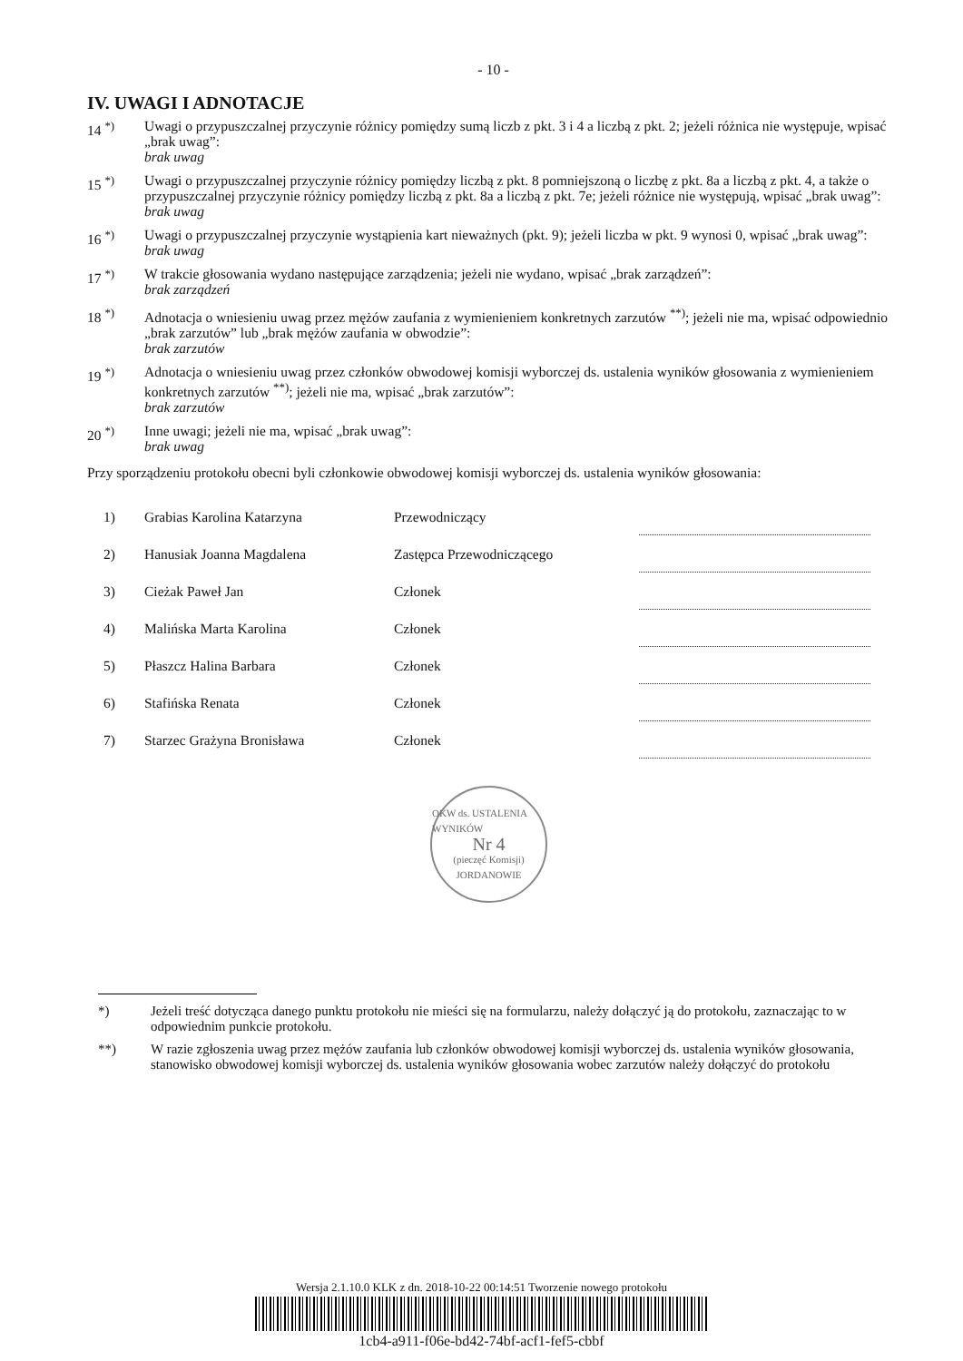- 10 -
IV. UWAGI I ADNOTACJE
14 <sup>*)</sup> Uwagi o przypuszczalnej przyczynie różnicy pomiędzy sumą liczb z pkt. 3 i 4 a liczbą z pkt. 2; jeżeli różnica nie występuje, wpisać „brak uwag”:
brak uwag
15 <sup>*)</sup> Uwagi o przypuszczalnej przyczynie różnicy pomiędzy liczbą z pkt. 8 pomniejszoną o liczbę z pkt. 8a a liczbą z pkt. 4, a także o przypuszczalnej przyczynie różnicy pomiędzy liczbą z pkt. 8a a liczbą z pkt. 7e; jeżeli różnice nie występują, wpisać „brak uwag”:
brak uwag
16 <sup>*)</sup> Uwagi o przypuszczalnej przyczynie wystąpienia kart nieważnych (pkt. 9); jeżeli liczba w pkt. 9 wynosi 0, wpisać „brak uwag”:
brak uwag
17 <sup>*)</sup> W trakcie głosowania wydano następujące zarządzenia; jeżeli nie wydano, wpisać „brak zarządzeń”:
brak zarządzeń
18 <sup>*)</sup> Adnotacja o wniesieniu uwag przez mężów zaufania z wymienieniem konkretnych zarzutów <sup>**)</sup>; jeżeli nie ma, wpisać odpowiednio „brak zarzutów” lub „brak mężów zaufania w obwodzie”:
brak zarzutów
19 <sup>*)</sup> Adnotacja o wniesieniu uwag przez członków obwodowej komisji wyborczej ds. ustalenia wyników głosowania z wymienieniem konkretnych zarzutów <sup>**)</sup>; jeżeli nie ma, wpisać „brak zarzutów”:
brak zarzutów
20 <sup>*)</sup> Inne uwagi; jeżeli nie ma, wpisać „brak uwag”:
brak uwag
Przy sporządzeniu protokołu obecni byli członkowie obwodowej komisji wyborczej ds. ustalenia wyników głosowania:
| 1) | Grabias Karolina Katarzyna | Przewodniczący | |
| 2) | Hanusiak Joanna Magdalena | Zastępca Przewodniczącego | |
| 3) | Cieżak Paweł Jan | Członek | |
| 4) | Malińska Marta Karolina | Członek | |
| 5) | Płaszcz Halina Barbara | Członek | |
| 6) | Stafińska Renata | Członek | |
| 7) | Starzec Grażyna Bronisława | Członek | |
OKW ds. USTALENIA WYNIKÓW
Nr 4
(pieczęć Komisji)
JORDANOWIE
*) Jeżeli treść dotycząca danego punktu protokołu nie mieści się na formularzu, należy dołączyć ją do protokołu, zaznaczając to w odpowiednim punkcie protokołu.
**) W razie zgłoszenia uwag przez mężów zaufania lub członków obwodowej komisji wyborczej ds. ustalenia wyników głosowania, stanowisko obwodowej komisji wyborczej ds. ustalenia wyników głosowania wobec zarzutów należy dołączyć do protokołu
Wersja 2.1.10.0 KLK z dn. 2018-10-22 00:14:51 Tworzenie nowego protokołu
1cb4-a911-f06e-bd42-74bf-acf1-fef5-cbbf